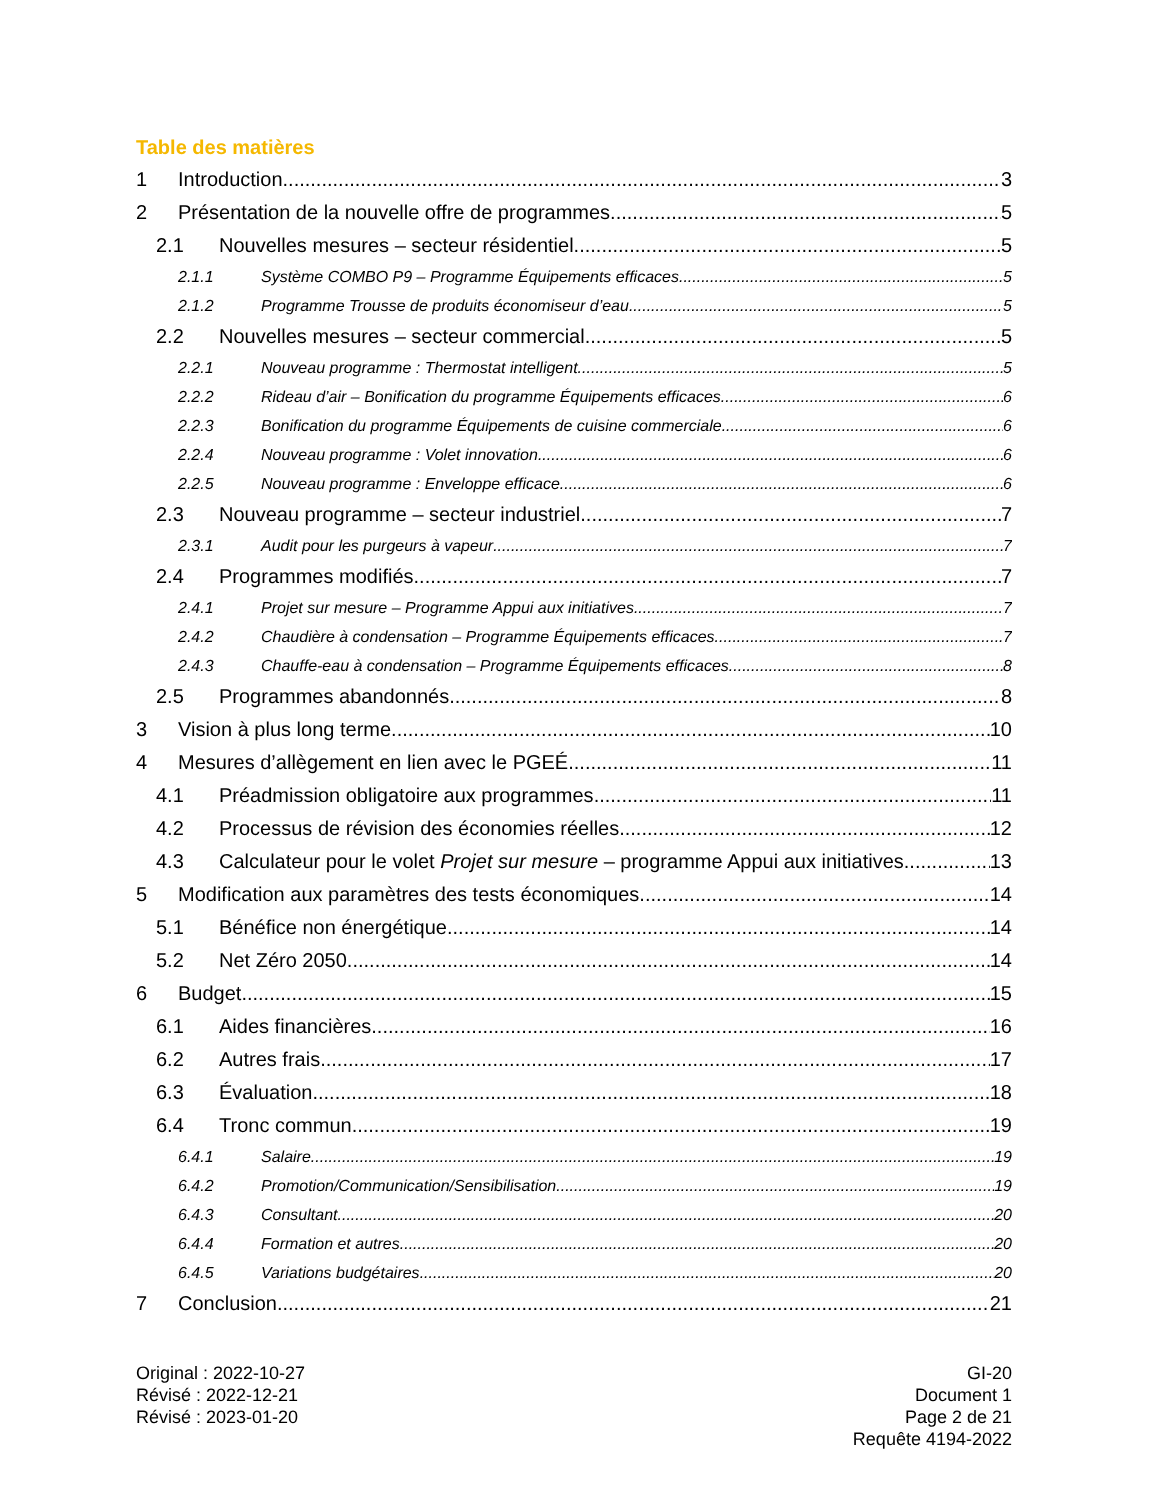Table des matières
1 Introduction 3
2 Présentation de la nouvelle offre de programmes 5
2.1 Nouvelles mesures – secteur résidentiel 5
2.1.1 Système COMBO P9 – Programme Équipements efficaces 5
2.1.2 Programme Trousse de produits économiseur d’eau 5
2.2 Nouvelles mesures – secteur commercial 5
2.2.1 Nouveau programme : Thermostat intelligent 5
2.2.2 Rideau d’air – Bonification du programme Équipements efficaces 6
2.2.3 Bonification du programme Équipements de cuisine commerciale 6
2.2.4 Nouveau programme : Volet innovation 6
2.2.5 Nouveau programme : Enveloppe efficace 6
2.3 Nouveau programme – secteur industriel 7
2.3.1 Audit pour les purgeurs à vapeur 7
2.4 Programmes modifiés 7
2.4.1 Projet sur mesure – Programme Appui aux initiatives 7
2.4.2 Chaudière à condensation – Programme Équipements efficaces 7
2.4.3 Chauffe-eau à condensation – Programme Équipements efficaces 8
2.5 Programmes abandonnés 8
3 Vision à plus long terme 10
4 Mesures d’allègement en lien avec le PGEÉ 11
4.1 Préadmission obligatoire aux programmes 11
4.2 Processus de révision des économies réelles 12
4.3 Calculateur pour le volet Projet sur mesure – programme Appui aux initiatives 13
5 Modification aux paramètres des tests économiques 14
5.1 Bénéfice non énergétique 14
5.2 Net Zéro 2050 14
6 Budget 15
6.1 Aides financières 16
6.2 Autres frais 17
6.3 Évaluation 18
6.4 Tronc commun 19
6.4.1 Salaire 19
6.4.2 Promotion/Communication/Sensibilisation 19
6.4.3 Consultant 20
6.4.4 Formation et autres 20
6.4.5 Variations budgétaires 20
7 Conclusion 21
Original : 2022-10-27
Révisé : 2022-12-21
Révisé : 2023-01-20
GI-20
Document 1
Page 2 de 21
Requête 4194-2022